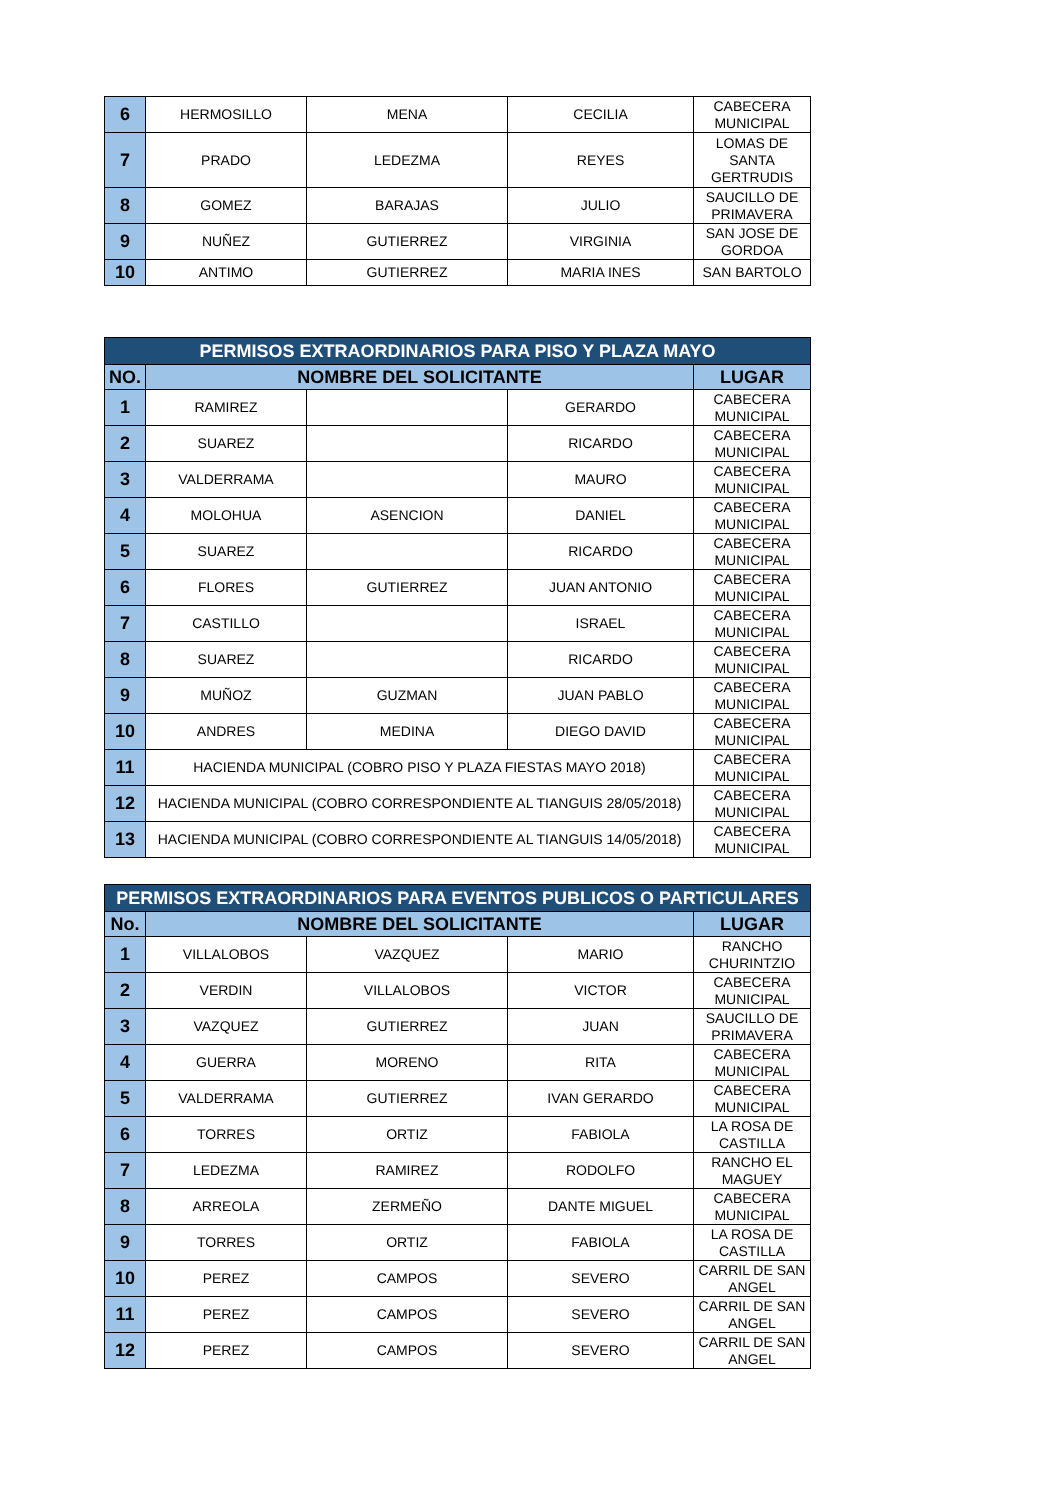| 6 | HERMOSILLO | MENA | CECILIA | CABECERA MUNICIPAL |
| 7 | PRADO | LEDEZMA | REYES | LOMAS DE SANTA GERTRUDIS |
| 8 | GOMEZ | BARAJAS | JULIO | SAUCILLO DE PRIMAVERA |
| 9 | NUÑEZ | GUTIERREZ | VIRGINIA | SAN JOSE DE GORDOA |
| 10 | ANTIMO | GUTIERREZ | MARIA INES | SAN BARTOLO |
| PERMISOS EXTRAORDINARIOS PARA PISO Y PLAZA MAYO | | | | |
| --- | --- | --- | --- | --- |
| NO. | NOMBRE DEL SOLICITANTE | | | LUGAR |
| 1 | RAMIREZ | | GERARDO | CABECERA MUNICIPAL |
| 2 | SUAREZ | | RICARDO | CABECERA MUNICIPAL |
| 3 | VALDERRAMA | | MAURO | CABECERA MUNICIPAL |
| 4 | MOLOHUA | ASENCION | DANIEL | CABECERA MUNICIPAL |
| 5 | SUAREZ | | RICARDO | CABECERA MUNICIPAL |
| 6 | FLORES | GUTIERREZ | JUAN ANTONIO | CABECERA MUNICIPAL |
| 7 | CASTILLO | | ISRAEL | CABECERA MUNICIPAL |
| 8 | SUAREZ | | RICARDO | CABECERA MUNICIPAL |
| 9 | MUÑOZ | GUZMAN | JUAN PABLO | CABECERA MUNICIPAL |
| 10 | ANDRES | MEDINA | DIEGO DAVID | CABECERA MUNICIPAL |
| 11 | HACIENDA MUNICIPAL (COBRO PISO Y PLAZA FIESTAS MAYO 2018) | | | CABECERA MUNICIPAL |
| 12 | HACIENDA MUNICIPAL (COBRO CORRESPONDIENTE AL TIANGUIS 28/05/2018) | | | CABECERA MUNICIPAL |
| 13 | HACIENDA MUNICIPAL (COBRO CORRESPONDIENTE AL TIANGUIS 14/05/2018) | | | CABECERA MUNICIPAL |
| PERMISOS EXTRAORDINARIOS PARA EVENTOS PUBLICOS O PARTICULARES | | | | |
| --- | --- | --- | --- | --- |
| No. | NOMBRE DEL SOLICITANTE | | | LUGAR |
| 1 | VILLALOBOS | VAZQUEZ | MARIO | RANCHO CHURINTZIO |
| 2 | VERDIN | VILLALOBOS | VICTOR | CABECERA MUNICIPAL |
| 3 | VAZQUEZ | GUTIERREZ | JUAN | SAUCILLO DE PRIMAVERA |
| 4 | GUERRA | MORENO | RITA | CABECERA MUNICIPAL |
| 5 | VALDERRAMA | GUTIERREZ | IVAN GERARDO | CABECERA MUNICIPAL |
| 6 | TORRES | ORTIZ | FABIOLA | LA ROSA DE CASTILLA |
| 7 | LEDEZMA | RAMIREZ | RODOLFO | RANCHO EL MAGUEY |
| 8 | ARREOLA | ZERMEÑO | DANTE MIGUEL | CABECERA MUNICIPAL |
| 9 | TORRES | ORTIZ | FABIOLA | LA ROSA DE CASTILLA |
| 10 | PEREZ | CAMPOS | SEVERO | CARRIL DE SAN ANGEL |
| 11 | PEREZ | CAMPOS | SEVERO | CARRIL DE SAN ANGEL |
| 12 | PEREZ | CAMPOS | SEVERO | CARRIL DE SAN ANGEL |